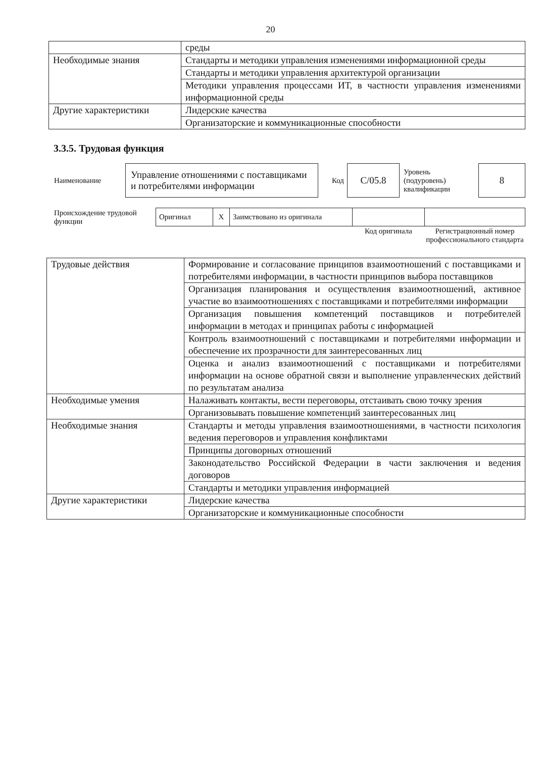20
| | среды |
| Необходимые знания | Стандарты и методики управления изменениями информационной среды |
| | Стандарты и методики управления архитектурой организации |
| | Методики управления процессами ИТ, в частности управления изменениями информационной среды |
| Другие характеристики | Лидерские качества |
| | Организаторские и коммуникационные способности |
3.3.5. Трудовая функция
| Наименование | Управление отношениями с поставщиками и потребителями информации | Код | C/05.8 | Уровень (подуровень) квалификации | 8 |
| Происхождение трудовой функции | Оригинал | X | Заимствовано из оригинала | | |
| | | | | Код оригинала | Регистрационный номер профессионального стандарта |
| Трудовые действия | Формирование и согласование принципов взаимоотношений с поставщиками и потребителями информации, в частности принципов выбора поставщиков |
| | Организация планирования и осуществления взаимоотношений, активное участие во взаимоотношениях с поставщиками и потребителями информации |
| | Организация повышения компетенций поставщиков и потребителей информации в методах и принципах работы с информацией |
| | Контроль взаимоотношений с поставщиками и потребителями информации и обеспечение их прозрачности для заинтересованных лиц |
| | Оценка и анализ взаимоотношений с поставщиками и потребителями информации на основе обратной связи и выполнение управленческих действий по результатам анализа |
| Необходимые умения | Налаживать контакты, вести переговоры, отстаивать свою точку зрения |
| | Организовывать повышение компетенций заинтересованных лиц |
| Необходимые знания | Стандарты и методы управления взаимоотношениями, в частности психология ведения переговоров и управления конфликтами |
| | Принципы договорных отношений |
| | Законодательство Российской Федерации в части заключения и ведения договоров |
| | Стандарты и методики управления информацией |
| Другие характеристики | Лидерские качества |
| | Организаторские и коммуникационные способности |